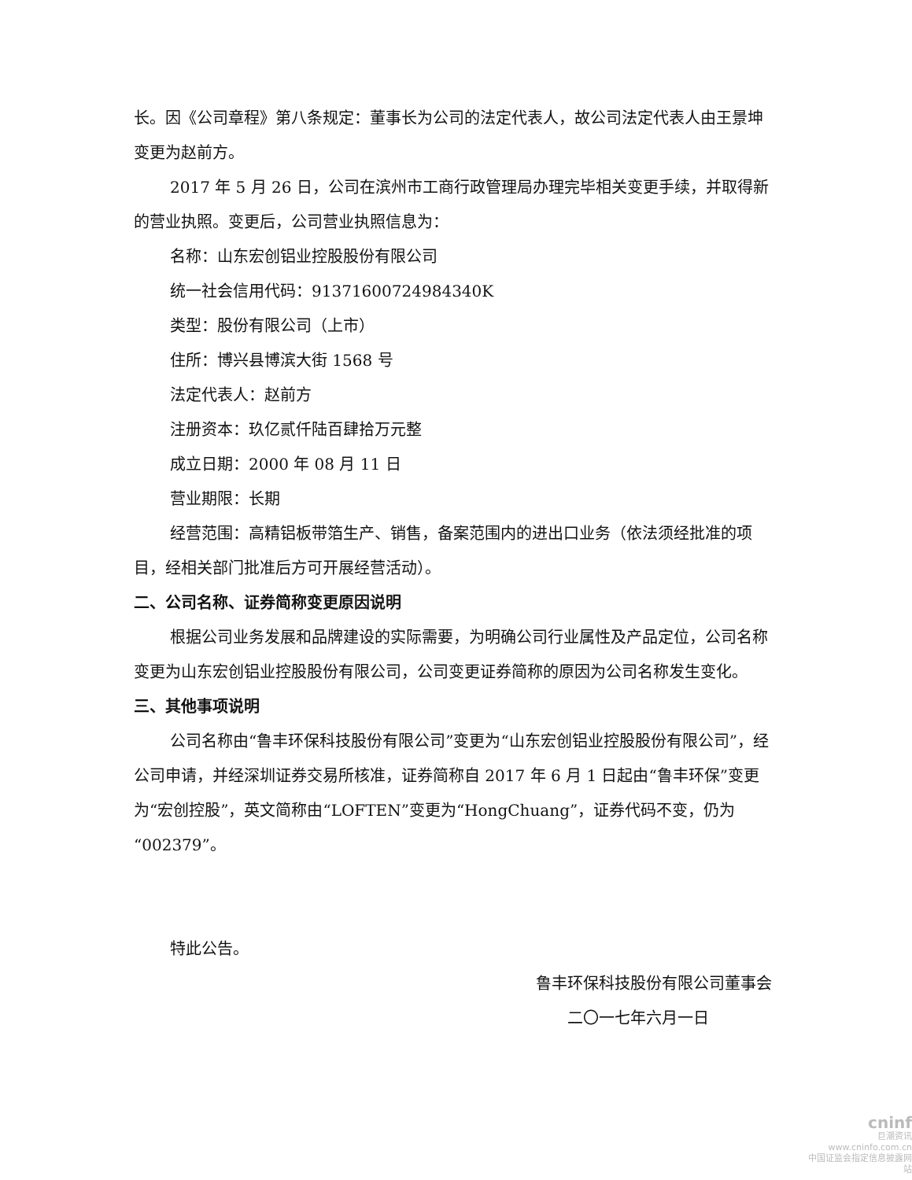长。因《公司章程》第八条规定：董事长为公司的法定代表人，故公司法定代表人由王景坤变更为赵前方。
2017 年 5 月 26 日，公司在滨州市工商行政管理局办理完毕相关变更手续，并取得新的营业执照。变更后，公司营业执照信息为：
名称：山东宏创铝业控股股份有限公司
统一社会信用代码：91371600724984340K
类型：股份有限公司（上市）
住所：博兴县博滨大街 1568 号
法定代表人：赵前方
注册资本：玖亿贰仟陆百肆拾万元整
成立日期：2000 年 08 月 11 日
营业期限：长期
经营范围：高精铝板带箔生产、销售，备案范围内的进出口业务（依法须经批准的项目，经相关部门批准后方可开展经营活动）。
二、公司名称、证券简称变更原因说明
根据公司业务发展和品牌建设的实际需要，为明确公司行业属性及产品定位，公司名称变更为山东宏创铝业控股股份有限公司，公司变更证券简称的原因为公司名称发生变化。
三、其他事项说明
公司名称由“鲁丰环保科技股份有限公司”变更为“山东宏创铝业控股股份有限公司”，经公司申请，并经深圳证券交易所核准，证券简称自 2017 年 6 月 1 日起由“鲁丰环保”变更为“宏创控股”，英文简称由“LOFTEN”变更为“HongChuang”，证券代码不变，仍为“002379”。
特此公告。
鲁丰环保科技股份有限公司董事会
二〇一七年六月一日
cninf
巨潮资讯
www.cninfo.com.cn
中国证监会指定信息披露网站